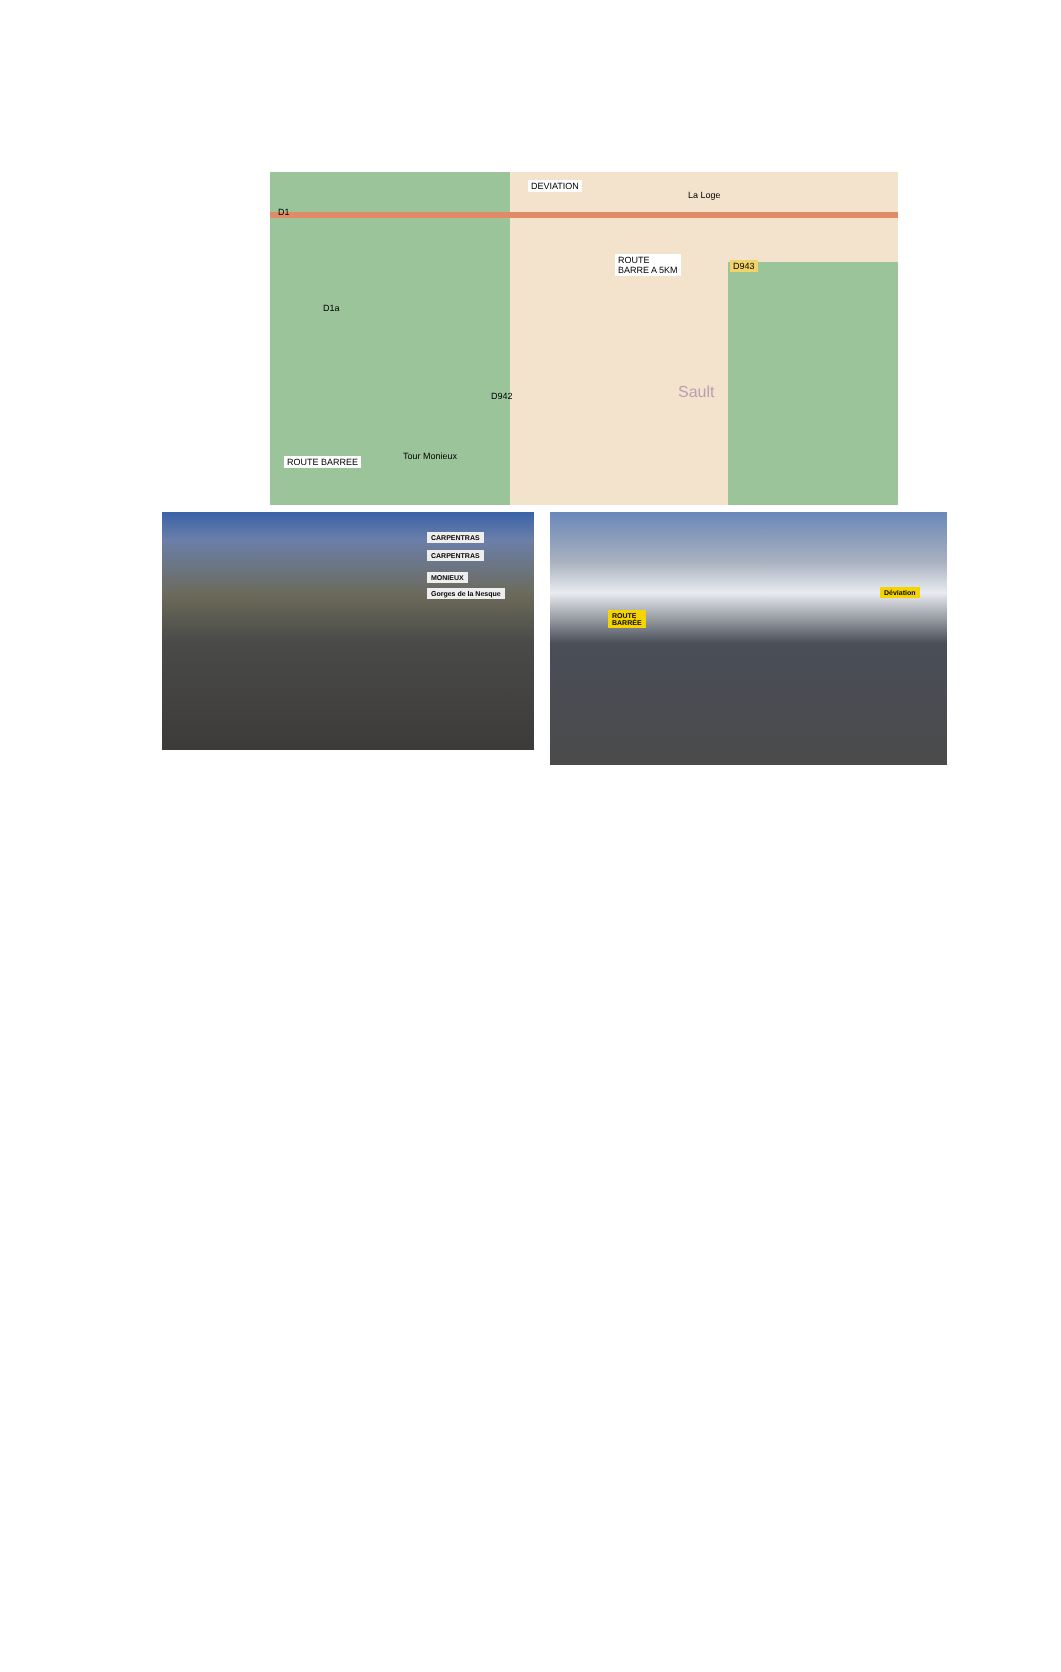DEVIATION
La Loge
ROUTE
BARRE A 5KM D943
D1a
D942 Sault
ROUTE BARREE
Tour Monieux
D1
CARPENTRAS
CARPENTRAS
MONIEUX
Gorges de la Nesque
Déviation
ROUTE
BARRÉE